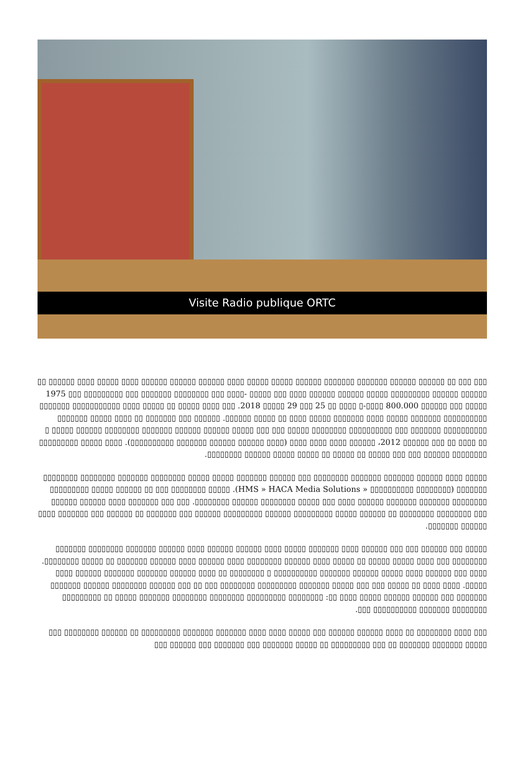Visite Radio publique ORTC
▯▯▯ ▯▯▯ ▯▯ ▯▯▯▯▯▯ ▯▯▯▯▯▯ ▯▯▯▯▯▯▯ ▯▯▯▯▯▯▯ ▯▯▯▯▯▯ ▯▯▯▯▯ ▯▯▯▯▯ ▯▯▯▯ ▯▯▯▯▯▯ ▯▯▯▯▯▯ ▯▯▯▯▯▯ ▯▯▯▯ ▯▯▯▯▯ ▯▯▯▯ ▯▯▯▯▯▯ ▯▯ ▯▯▯▯▯▯ ▯▯▯▯▯▯ ▯▯▯▯▯▯▯▯▯ ▯▯▯▯▯ ▯▯▯▯▯▯ ▯▯▯▯▯▯ ▯▯▯▯ ▯▯▯ ▯▯▯▯▯ -▯▯▯▯ ▯▯▯ ▯▯▯▯▯▯▯▯ ▯▯▯▯▯▯▯ ▯▯▯ ▯▯▯▯▯▯▯▯▯ ▯▯▯ 1975 ▯▯▯▯▯ ▯▯▯ ▯▯▯▯▯▯ 800.000 ▯▯▯▯-▯ ▯▯▯▯ ▯▯ 25 ▯▯▯ 29 ▯▯▯▯▯ 2018. ▯▯▯ ▯▯▯▯ ▯▯▯▯▯ ▯▯ ▯▯▯▯▯ ▯▯▯▯ ▯▯▯▯▯▯▯▯▯▯▯ ▯▯▯▯▯▯▯ ▯▯▯▯▯▯▯▯▯▯ ▯▯▯▯▯▯▯ ▯▯▯▯▯ ▯▯▯▯ ▯▯▯▯▯▯▯ ▯▯▯▯▯ ▯▯▯▯ ▯▯ ▯▯▯▯▯ ▯▯▯▯▯▯. ▯▯▯▯▯▯ ▯▯▯ ▯▯▯▯▯▯▯ ▯▯ ▯▯▯▯ ▯▯▯▯▯ ▯▯▯▯▯▯▯ ▯▯▯▯▯▯▯▯▯▯ ▯▯▯▯▯▯▯ ▯▯▯ ▯▯▯▯▯▯▯▯▯▯ ▯▯▯▯▯▯▯▯ ▯▯▯▯▯ ▯▯▯ ▯▯▯ ▯▯▯▯▯ ▯▯▯▯▯▯ ▯▯▯▯▯▯ ▯▯▯▯▯▯▯ ▯▯▯▯▯▯▯▯ ▯▯▯▯▯▯ ▯▯▯▯▯ ▯ ▯▯ ▯▯▯▯ ▯▯ ▯▯▯ ▯▯▯▯▯▯ 2012، ▯▯▯▯▯▯ ▯▯▯▯ ▯▯▯▯ ▯▯▯▯ (▯▯▯▯ ▯▯▯▯▯▯ ▯▯▯▯▯▯ ▯▯▯▯▯▯▯ ▯▯▯▯▯▯▯▯▯▯). ▯▯▯▯ ▯▯▯▯▯ ▯▯▯▯▯▯▯▯▯ ▯▯▯▯▯▯▯▯ ▯▯▯▯▯▯ ▯▯▯ ▯▯▯ ▯▯▯▯▯ ▯▯ ▯▯▯▯▯ ▯▯ ▯▯▯▯▯ ▯▯▯▯▯ ▯▯▯▯▯▯ ▯▯▯▯▯▯▯▯.
▯▯▯▯▯ ▯▯▯▯ ▯▯▯▯▯▯ ▯▯▯▯▯▯▯ ▯▯▯▯▯▯▯ ▯▯▯▯▯▯▯▯ ▯▯▯ ▯▯▯▯▯▯ ▯▯▯▯▯▯▯ ▯▯▯▯▯ ▯▯▯▯▯ ▯▯▯▯▯▯▯▯ ▯▯▯▯▯▯▯ ▯▯▯▯▯▯▯▯ ▯▯▯▯▯▯▯▯ ▯▯▯▯▯▯▯ (▯▯▯▯▯▯▯▯ ▯▯▯▯▯▯▯▯▯▯ « HMS » HACA Media Solutions). ▯▯▯▯▯ ▯▯▯▯▯▯▯▯ ▯▯▯ ▯▯ ▯▯▯▯▯▯ ▯▯▯▯▯ ▯▯▯▯▯▯▯▯▯ ▯▯▯▯▯▯▯▯ ▯▯▯▯▯▯▯ ▯▯▯▯▯▯▯ ▯▯▯▯▯▯ ▯▯▯▯ ▯▯▯ ▯▯▯▯▯ ▯▯▯▯▯▯▯▯ ▯▯▯▯▯▯ ▯▯▯▯▯▯▯▯. ▯▯▯ ▯▯▯ ▯▯▯▯▯▯▯ ▯▯▯▯ ▯▯▯▯▯▯ ▯▯▯▯▯▯ ▯▯▯ ▯▯▯▯▯▯▯▯ ▯▯▯▯▯▯▯▯ ▯▯ ▯▯▯▯▯▯ ▯▯▯▯▯ ▯▯▯▯▯▯▯▯▯ ▯▯▯▯▯▯ ▯▯▯▯▯▯▯▯▯ ▯▯▯▯▯▯ ▯▯▯ ▯▯▯▯▯▯▯ ▯▯ ▯▯▯▯▯▯ ▯▯▯ ▯▯▯▯▯▯▯ ▯▯▯▯ ▯▯▯▯▯▯ ▯▯▯▯▯▯▯.
▯▯▯▯▯ ▯▯▯ ▯▯▯▯▯▯ ▯▯▯ ▯▯▯ ▯▯▯▯▯▯ ▯▯▯▯ ▯▯▯▯▯▯▯ ▯▯▯▯▯ ▯▯▯▯ ▯▯▯▯▯▯ ▯▯▯▯▯▯ ▯▯▯▯ ▯▯▯▯▯▯ ▯▯▯▯▯▯▯ ▯▯▯▯▯▯▯▯ ▯▯▯▯▯▯▯ ▯▯▯▯▯▯▯▯ ▯▯▯ ▯▯▯▯ ▯▯▯▯▯ ▯▯▯▯▯ ▯▯ ▯▯▯▯▯ ▯▯▯▯ ▯▯▯▯▯▯ ▯▯▯▯▯▯▯▯ ▯▯▯▯ ▯▯▯▯▯▯ ▯▯▯▯ ▯▯▯▯▯▯ ▯▯▯▯▯▯▯ ▯▯ ▯▯▯▯▯ ▯▯▯▯▯▯▯▯. ▯▯▯▯ ▯▯▯ ▯▯▯▯▯▯ ▯▯▯▯ ▯▯▯▯▯ ▯▯▯▯▯▯ ▯▯▯▯▯▯▯ ▯▯▯▯▯▯▯▯▯▯ ▯ ▯▯▯▯▯▯▯▯ ▯▯ ▯▯▯▯ ▯▯▯▯▯▯ ▯▯▯▯▯▯▯ ▯▯▯▯▯▯▯ ▯▯▯▯▯▯ ▯▯▯▯ ▯▯▯▯▯. ▯▯▯▯ ▯▯▯▯ ▯▯ ▯▯▯▯▯ ▯▯▯ ▯▯▯ ▯▯▯▯▯ ▯▯▯▯▯▯▯ ▯▯▯▯▯▯▯▯▯ ▯▯▯▯▯▯▯▯ ▯▯▯ ▯▯ ▯▯▯ ▯▯▯▯▯▯ ▯▯▯▯▯▯▯▯ ▯▯▯▯▯▯ ▯▯▯▯▯▯▯ ▯▯▯▯▯▯▯ ▯▯▯ ▯▯▯▯▯▯ ▯▯▯▯▯▯ ▯▯▯▯▯ ▯▯▯▯ ▯▯: ▯▯▯▯▯▯▯▯ ▯▯▯▯▯▯▯▯▯ ▯▯▯▯▯▯▯▯ ▯▯▯▯▯▯▯▯ ▯▯▯▯▯▯▯ ▯▯▯▯▯ ▯▯ ▯▯▯▯▯▯▯▯▯ ▯▯▯▯▯▯▯▯ ▯▯▯▯▯▯▯ ▯▯▯▯▯▯▯▯▯▯ ▯▯▯.
▯▯▯ ▯▯▯▯ ▯▯▯▯▯▯▯▯ ▯▯ ▯▯▯▯ ▯▯▯▯▯▯ ▯▯▯▯▯▯ ▯▯▯ ▯▯▯▯▯ ▯▯▯▯ ▯▯▯▯ ▯▯▯▯▯▯▯ ▯▯▯▯▯▯▯ ▯▯▯▯▯▯▯▯▯ ▯▯ ▯▯▯▯▯▯ ▯▯▯▯▯▯▯▯ ▯▯▯ ▯▯▯▯▯ ▯▯▯▯▯▯▯ ▯▯▯▯▯▯▯ ▯▯ ▯▯▯ ▯▯▯▯▯▯▯▯▯ ▯▯ ▯▯▯▯▯ ▯▯▯▯▯▯▯ ▯▯▯ ▯▯▯▯▯▯▯ ▯▯▯ ▯▯▯▯▯▯ ▯▯▯